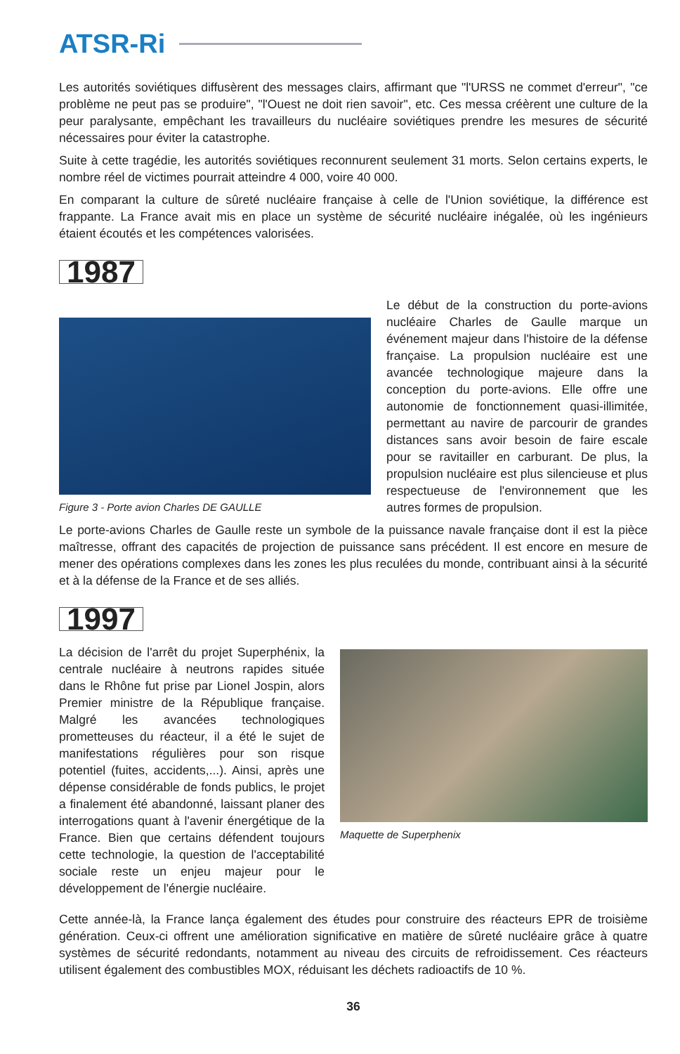ATSR-Ri
Les autorités soviétiques diffusèrent des messages clairs, affirmant que "l'URSS ne commet d'erreur", "ce problème ne peut pas se produire", "l'Ouest ne doit rien savoir", etc. Ces messa créèrent une culture de la peur paralysante, empêchant les travailleurs du nucléaire soviétiques prendre les mesures de sécurité nécessaires pour éviter la catastrophe.
Suite à cette tragédie, les autorités soviétiques reconnurent seulement 31 morts. Selon certains experts, le nombre réel de victimes pourrait atteindre 4 000, voire 40 000.
En comparant la culture de sûreté nucléaire française à celle de l'Union soviétique, la différence est frappante. La France avait mis en place un système de sécurité nucléaire inégalée, où les ingénieurs étaient écoutés et les compétences valorisées.
1987
Figure 3 - Porte avion Charles DE GAULLE
Le début de la construction du porte-avions nucléaire Charles de Gaulle marque un événement majeur dans l'histoire de la défense française. La propulsion nucléaire est une avancée technologique majeure dans la conception du porte-avions. Elle offre une autonomie de fonctionnement quasi-illimitée, permettant au navire de parcourir de grandes distances sans avoir besoin de faire escale pour se ravitailler en carburant. De plus, la propulsion nucléaire est plus silencieuse et plus respectueuse de l'environnement que les autres formes de propulsion.
Le porte-avions Charles de Gaulle reste un symbole de la puissance navale française dont il est la pièce maîtresse, offrant des capacités de projection de puissance sans précédent. Il est encore en mesure de mener des opérations complexes dans les zones les plus reculées du monde, contribuant ainsi à la sécurité et à la défense de la France et de ses alliés.
1997
La décision de l'arrêt du projet Superphénix, la centrale nucléaire à neutrons rapides située dans le Rhône fut prise par Lionel Jospin, alors Premier ministre de la République française. Malgré les avancées technologiques prometteuses du réacteur, il a été le sujet de manifestations régulières pour son risque potentiel (fuites, accidents,...). Ainsi, après une dépense considérable de fonds publics, le projet a finalement été abandonné, laissant planer des interrogations quant à l'avenir énergétique de la France. Bien que certains défendent toujours cette technologie, la question de l'acceptabilité sociale reste un enjeu majeur pour le développement de l'énergie nucléaire.
Maquette de Superphenix
Cette année-là, la France lança également des études pour construire des réacteurs EPR de troisième génération. Ceux-ci offrent une amélioration significative en matière de sûreté nucléaire grâce à quatre systèmes de sécurité redondants, notamment au niveau des circuits de refroidissement. Ces réacteurs utilisent également des combustibles MOX, réduisant les déchets radioactifs de 10 %.
36